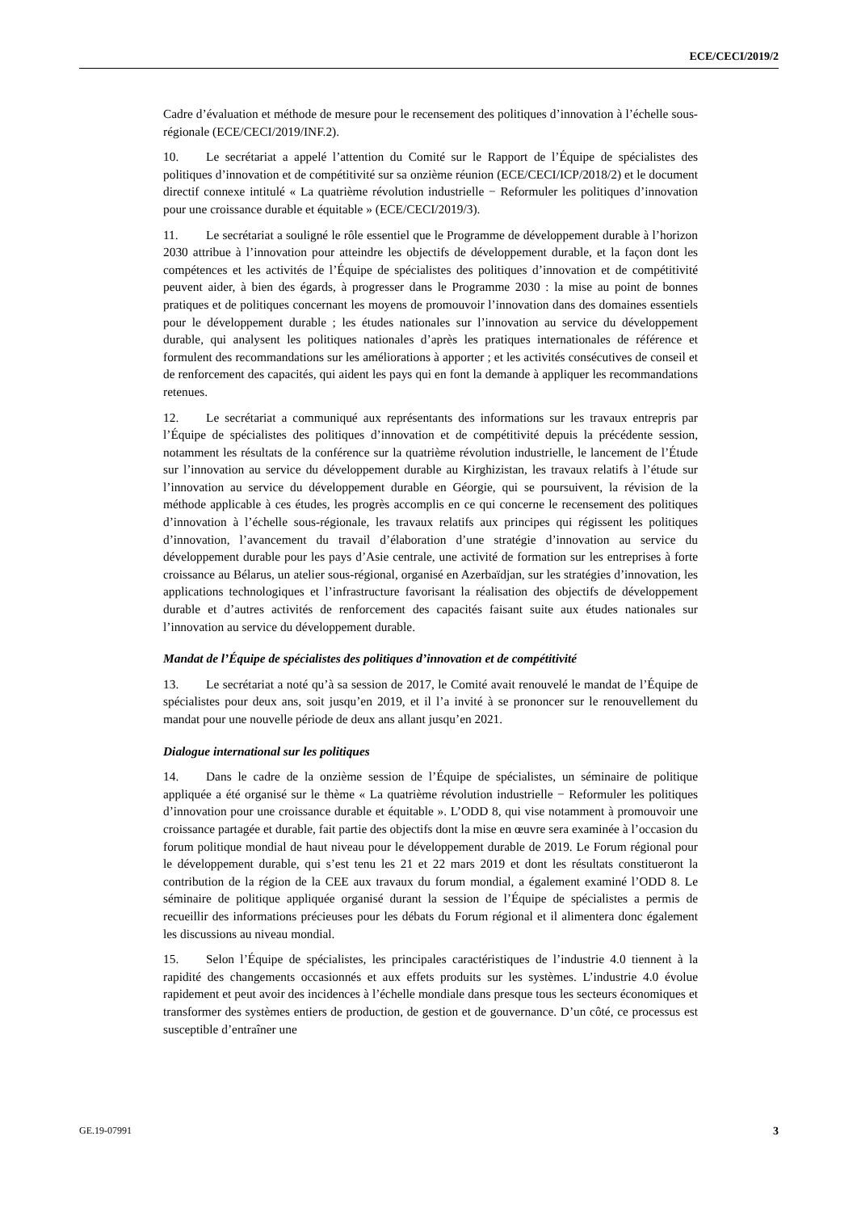ECE/CECI/2019/2
Cadre d’évaluation et méthode de mesure pour le recensement des politiques d’innovation à l’échelle sous-régionale (ECE/CECI/2019/INF.2).
10. Le secrétariat a appelé l’attention du Comité sur le Rapport de l’Équipe de spécialistes des politiques d’innovation et de compétitivité sur sa onzième réunion (ECE/CECI/ICP/2018/2) et le document directif connexe intitulé « La quatrième révolution industrielle − Reformuler les politiques d’innovation pour une croissance durable et équitable » (ECE/CECI/2019/3).
11. Le secrétariat a souligné le rôle essentiel que le Programme de développement durable à l’horizon 2030 attribue à l’innovation pour atteindre les objectifs de développement durable, et la façon dont les compétences et les activités de l’Équipe de spécialistes des politiques d’innovation et de compétitivité peuvent aider, à bien des égards, à progresser dans le Programme 2030 : la mise au point de bonnes pratiques et de politiques concernant les moyens de promouvoir l’innovation dans des domaines essentiels pour le développement durable ; les études nationales sur l’innovation au service du développement durable, qui analysent les politiques nationales d’après les pratiques internationales de référence et formulent des recommandations sur les améliorations à apporter ; et les activités consécutives de conseil et de renforcement des capacités, qui aident les pays qui en font la demande à appliquer les recommandations retenues.
12. Le secrétariat a communiqué aux représentants des informations sur les travaux entrepris par l’Équipe de spécialistes des politiques d’innovation et de compétitivité depuis la précédente session, notamment les résultats de la conférence sur la quatrième révolution industrielle, le lancement de l’Étude sur l’innovation au service du développement durable au Kirghizistan, les travaux relatifs à l’étude sur l’innovation au service du développement durable en Géorgie, qui se poursuivent, la révision de la méthode applicable à ces études, les progrès accomplis en ce qui concerne le recensement des politiques d’innovation à l’échelle sous-régionale, les travaux relatifs aux principes qui régissent les politiques d’innovation, l’avancement du travail d’élaboration d’une stratégie d’innovation au service du développement durable pour les pays d’Asie centrale, une activité de formation sur les entreprises à forte croissance au Bélarus, un atelier sous-régional, organisé en Azerbaïdjan, sur les stratégies d’innovation, les applications technologiques et l’infrastructure favorisant la réalisation des objectifs de développement durable et d’autres activités de renforcement des capacités faisant suite aux études nationales sur l’innovation au service du développement durable.
Mandat de l’Équipe de spécialistes des politiques d’innovation et de compétitivité
13. Le secrétariat a noté qu’à sa session de 2017, le Comité avait renouvelé le mandat de l’Équipe de spécialistes pour deux ans, soit jusqu’en 2019, et il l’a invité à se prononcer sur le renouvellement du mandat pour une nouvelle période de deux ans allant jusqu’en 2021.
Dialogue international sur les politiques
14. Dans le cadre de la onzième session de l’Équipe de spécialistes, un séminaire de politique appliquée a été organisé sur le thème « La quatrième révolution industrielle − Reformuler les politiques d’innovation pour une croissance durable et équitable ». L’ODD 8, qui vise notamment à promouvoir une croissance partagée et durable, fait partie des objectifs dont la mise en œuvre sera examinée à l’occasion du forum politique mondial de haut niveau pour le développement durable de 2019. Le Forum régional pour le développement durable, qui s’est tenu les 21 et 22 mars 2019 et dont les résultats constitueront la contribution de la région de la CEE aux travaux du forum mondial, a également examiné l’ODD 8. Le séminaire de politique appliquée organisé durant la session de l’Équipe de spécialistes a permis de recueillir des informations précieuses pour les débats du Forum régional et il alimentera donc également les discussions au niveau mondial.
15. Selon l’Équipe de spécialistes, les principales caractéristiques de l’industrie 4.0 tiennent à la rapidité des changements occasionnés et aux effets produits sur les systèmes. L’industrie 4.0 évolue rapidement et peut avoir des incidences à l’échelle mondiale dans presque tous les secteurs économiques et transformer des systèmes entiers de production, de gestion et de gouvernance. D’un côté, ce processus est susceptible d’entraîner une
GE.19-07991 3